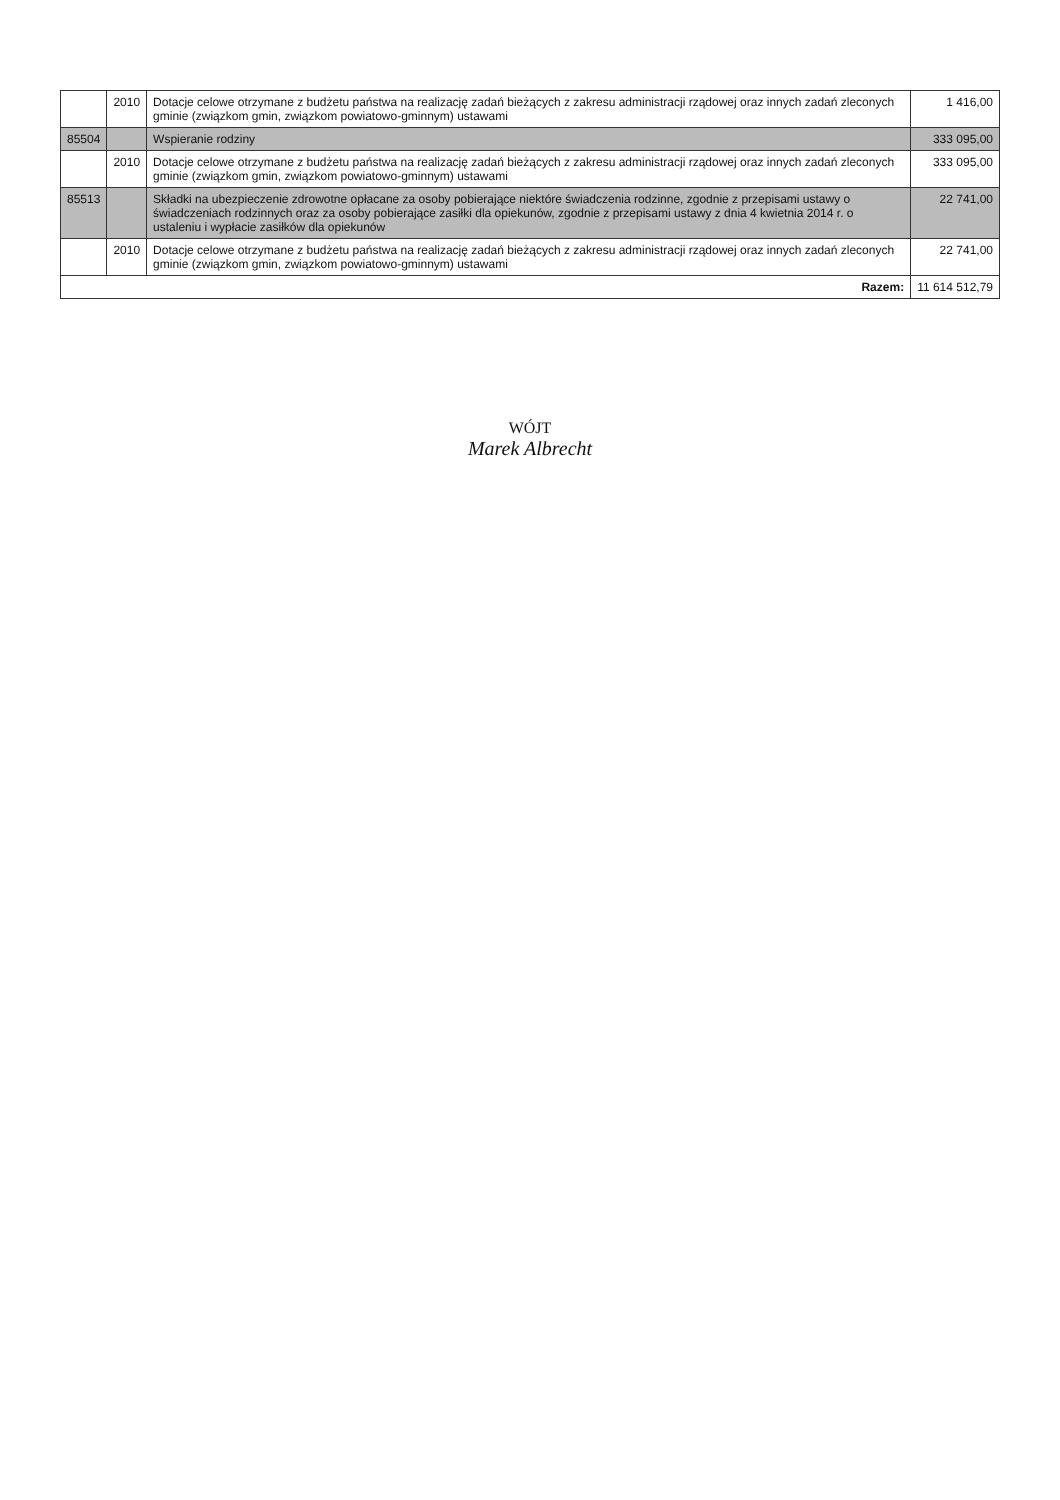| | 2010 | Dotacje celowe otrzymane z budżetu państwa na realizację zadań bieżących z zakresu administracji rządowej oraz innych zadań zleconych gminie (związkom gmin, związkom powiatowo-gminnym) ustawami | 1 416,00 |
| 85504 | | Wspieranie rodziny | 333 095,00 |
| | 2010 | Dotacje celowe otrzymane z budżetu państwa na realizację zadań bieżących z zakresu administracji rządowej oraz innych zadań zleconych gminie (związkom gmin, związkom powiatowo-gminnym) ustawami | 333 095,00 |
| 85513 | | Składki na ubezpieczenie zdrowotne opłacane za osoby pobierające niektóre świadczenia rodzinne, zgodnie z przepisami ustawy o świadczeniach rodzinnych oraz za osoby pobierające zasiłki dla opiekunów, zgodnie z przepisami ustawy z dnia 4 kwietnia 2014 r. o ustaleniu i wypłacie zasiłków dla opiekunów | 22 741,00 |
| | 2010 | Dotacje celowe otrzymane z budżetu państwa na realizację zadań bieżących z zakresu administracji rządowej oraz innych zadań zleconych gminie (związkom gmin, związkom powiatowo-gminnym) ustawami | 22 741,00 |
| Razem: | | | 11 614 512,79 |
WÓJT
Marek Albrecht